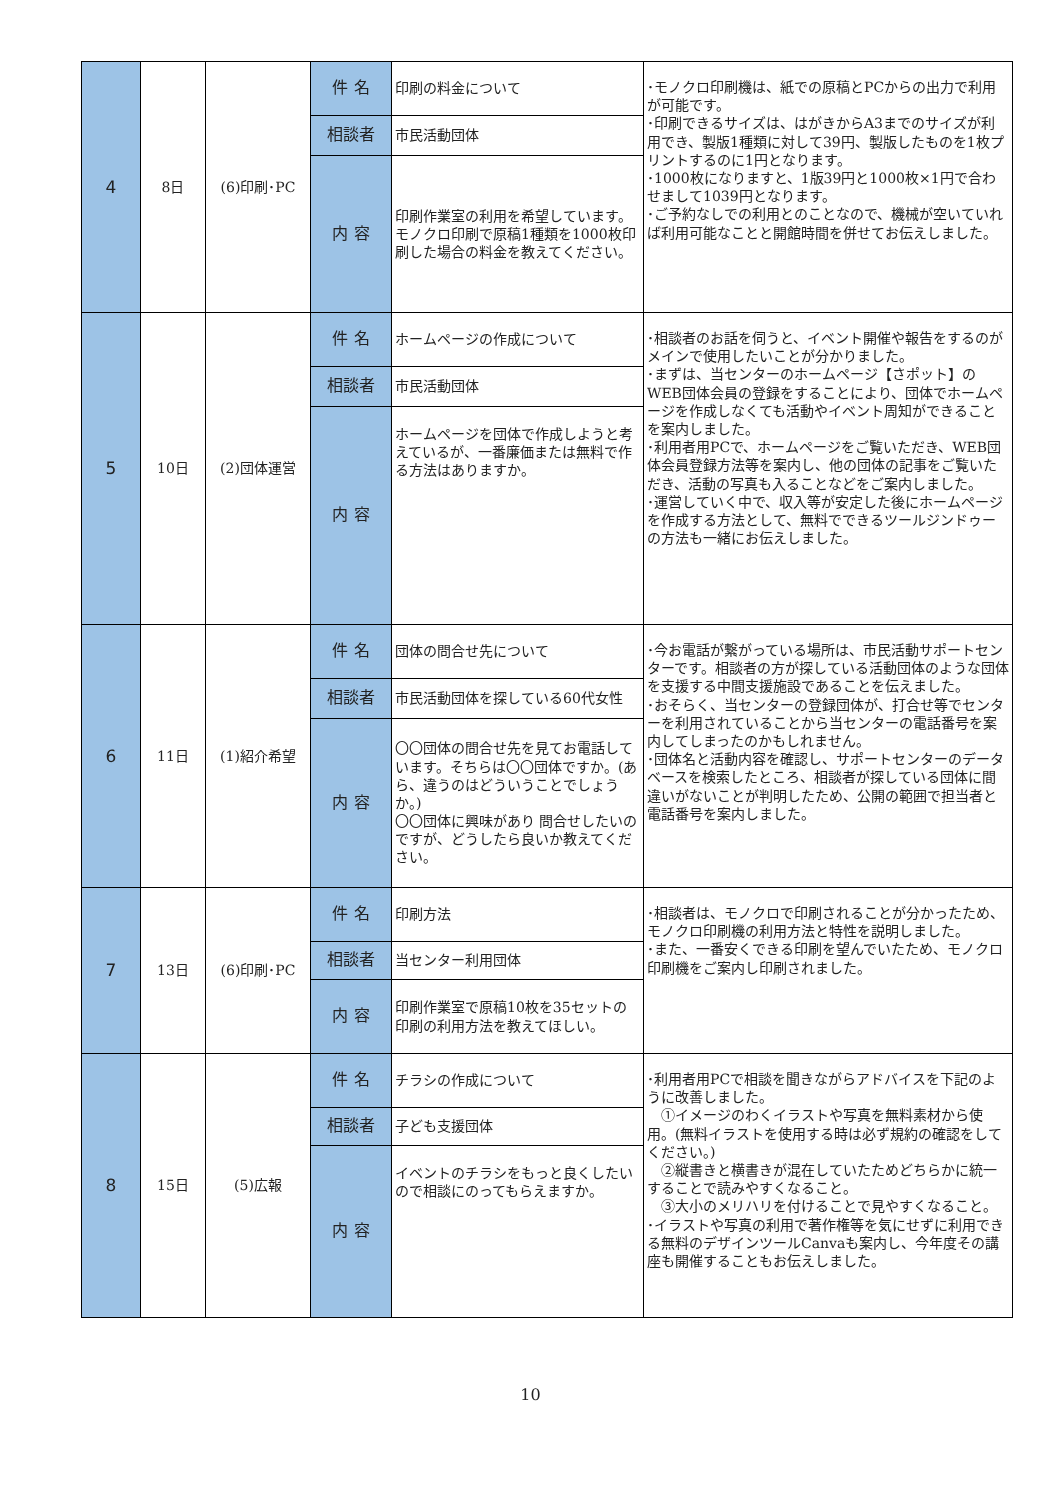| 4 | 8日 | (6)印刷･PC | 件 名 | 印刷の料金について | ･モノクロ印刷機は、紙での原稿とPCからの出力で利用が可能です。 ･印刷できるサイズは、はがきからA3までのサイズが利用でき、製版1種類に対して39円、製版したものを1枚プリントするのに1円となります。 ･1000枚になりますと、1版39円と1000枚×1円で合わせまして1039円となります。 ･ご予約なしでの利用とのことなので、機械が空いていれば利用可能なことと開館時間を併せてお伝えしました。 |
| | | | 相談者 | 市民活動団体 | |
| | | | 内 容 | 印刷作業室の利用を希望しています。 モノクロ印刷で原稿1種類を1000枚印刷した場合の料金を教えてください。 | |
| 5 | 10日 | (2)団体運営 | 件 名 | ホームページの作成について | ･相談者のお話を伺うと、イベント開催や報告をするのがメインで使用したいことが分かりました。 ･まずは、当センターのホームページ【さポット】のWEB団体会員の登録をすることにより、団体でホームページを作成しなくても活動やイベント周知ができることを案内しました。 ･利用者用PCで、ホームページをご覧いただき、WEB団体会員登録方法等を案内し、他の団体の記事をご覧いただき、活動の写真も入ることなどをご案内しました。 ･運営していく中で、収入等が安定した後にホームページを作成する方法として、無料でできるツールジンドゥーの方法も一緒にお伝えしました。 |
| | | | 相談者 | 市民活動団体 | |
| | | | 内 容 | ホームページを団体で作成しようと考えているが、一番廉価または無料で作る方法はありますか。 | |
| 6 | 11日 | (1)紹介希望 | 件 名 | 団体の問合せ先について | ･今お電話が繋がっている場所は、市民活動サポートセンターです。相談者の方が探している活動団体のような団体を支援する中間支援施設であることを伝えました。 ･おそらく、当センターの登録団体が、打合せ等でセンターを利用されていることから当センターの電話番号を案内してしまったのかもしれません。 ･団体名と活動内容を確認し、サポートセンターのデータベースを検索したところ、相談者が探している団体に間違いがないことが判明したため、公開の範囲で担当者と電話番号を案内しました。 |
| | | | 相談者 | 市民活動団体を探している60代女性 | |
| | | | 内 容 | 〇〇団体の問合せ先を見てお電話しています。そちらは〇〇団体ですか。(あら、違うのはどういうことでしょうか。) 〇〇団体に興味があり 問合せしたいのですが、どうしたら良いか教えてください。 | |
| 7 | 13日 | (6)印刷･PC | 件 名 | 印刷方法 | ･相談者は、モノクロで印刷されることが分かったため、モノクロ印刷機の利用方法と特性を説明しました。 ･また、一番安くできる印刷を望んでいたため、モノクロ印刷機をご案内し印刷されました。 |
| | | | 相談者 | 当センター利用団体 | |
| | | | 内 容 | 印刷作業室で原稿10枚を35セットの印刷の利用方法を教えてほしい。 | |
| 8 | 15日 | (5)広報 | 件 名 | チラシの作成について | ･利用者用PCで相談を聞きながらアドバイスを下記のように改善しました。 ①イメージのわくイラストや写真を無料素材から使用。(無料イラストを使用する時は必ず規約の確認をしてください。) ②縦書きと横書きが混在していたためどちらかに統一することで読みやすくなること。 ③大小のメリハリを付けることで見やすくなること。 ･イラストや写真の利用で著作権等を気にせずに利用できる無料のデザインツールCanvaも案内し、今年度その講座も開催することもお伝えしました。 |
| | | | 相談者 | 子ども支援団体 | |
| | | | 内 容 | イベントのチラシをもっと良くしたいので相談にのってもらえますか。 | |
10